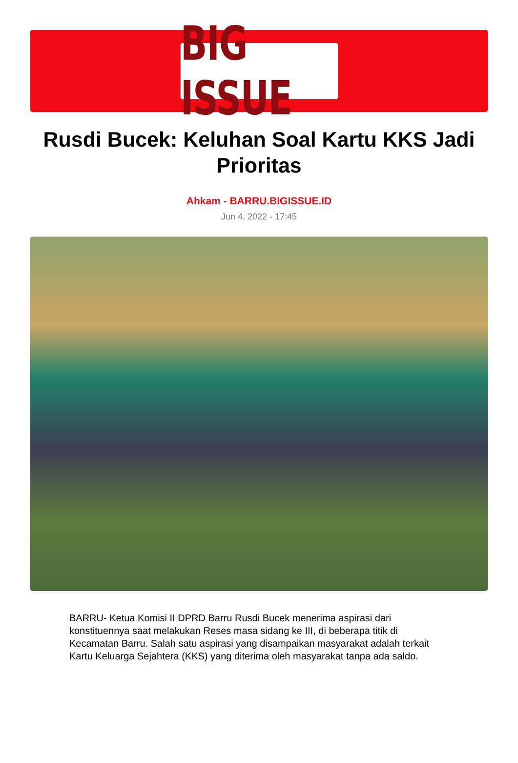BIG ISSUE
Rusdi Bucek: Keluhan Soal Kartu KKS Jadi Prioritas
Ahkam - BARRU.BIGISSUE.ID
Jun 4, 2022 - 17:45
BARRU- Ketua Komisi II DPRD Barru Rusdi Bucek menerima aspirasi dari konstituennya saat melakukan Reses masa sidang ke III, di beberapa titik di Kecamatan Barru. Salah satu aspirasi yang disampaikan masyarakat adalah terkait Kartu Keluarga Sejahtera (KKS) yang diterima oleh masyarakat tanpa ada saldo.